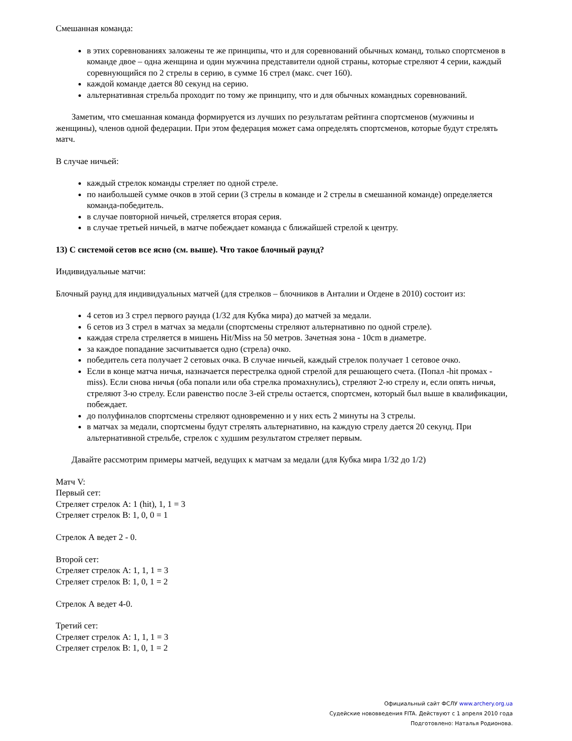Смешанная команда:
в этих соревнованиях заложены те же принципы, что и для соревнований обычных команд, только спортсменов в команде двое – одна женщина и один мужчина представители одной страны, которые стреляют 4 серии, каждый соревнующийся по 2 стрелы в серию, в сумме 16 стрел (макс. счет 160).
каждой команде дается 80 секунд на серию.
альтернативная стрельба проходит по тому же принципу, что и для обычных командных соревнований.
Заметим, что смешанная команда формируется из лучших по результатам рейтинга спортсменов (мужчины и женщины), членов одной федерации. При этом федерация может сама определять спортсменов, которые будут стрелять матч.
В случае ничьей:
каждый стрелок команды стреляет по одной стреле.
по наибольшей сумме очков в этой серии (3 стрелы в команде и 2 стрелы в смешанной команде) определяется команда-победитель.
в случае повторной ничьей, стреляется вторая серия.
в случае третьей ничьей, в матче побеждает команда с ближайшей стрелой к центру.
13) С системой сетов все ясно (см. выше). Что такое блочный раунд?
Индивидуальные матчи:
Блочный раунд для индивидуальных матчей (для стрелков – блочников в Анталии и Огдене в 2010) состоит из:
4 сетов из 3 стрел первого раунда (1/32 для Кубка мира) до матчей за медали.
6 сетов из 3 стрел в матчах за медали (спортсмены стреляют альтернативно по одной стреле).
каждая стрела стреляется в мишень Hit/Miss на 50 метров. Зачетная зона - 10cm в диаметре.
за каждое попадание засчитывается одно (стрела) очко.
победитель сета получает 2 сетовых очка. В случае ничьей, каждый стрелок получает 1 сетовое очко.
Если в конце матча ничья, назначается перестрелка одной стрелой для решающего счета. (Попал -hit промах -miss). Если снова ничья (оба попали или оба стрелка промахнулись), стреляют 2-ю стрелу и, если опять ничья, стреляют 3-ю стрелу. Если равенство после 3-ей стрелы остается, спортсмен, который был выше в квалификации, побеждает.
до полуфиналов спортсмены стреляют одновременно и у них есть 2 минуты на 3 стрелы.
в матчах за медали, спортсмены будут стрелять альтернативно, на каждую стрелу дается 20 секунд. При альтернативной стрельбе, стрелок с худшим результатом стреляет первым.
Давайте рассмотрим примеры матчей, ведущих к матчам за медали (для Кубка мира 1/32 до 1/2)
Матч V:
Первый сет:
Стреляет стрелок А: 1 (hit), 1, 1 = 3
Стреляет стрелок В: 1, 0, 0 = 1
Стрелок А ведет 2 - 0.
Второй сет:
Стреляет стрелок А: 1, 1, 1 = 3
Стреляет стрелок В: 1, 0, 1 = 2
Стрелок А ведет 4-0.
Третий сет:
Стреляет стрелок А: 1, 1, 1 = 3
Стреляет стрелок В: 1, 0, 1 = 2
Официальный сайт ФСЛУ www.archery.org.ua
Судейские нововведения FITA. Действуют с 1 апреля 2010 года
Подготовлено: Наталья Родионова.